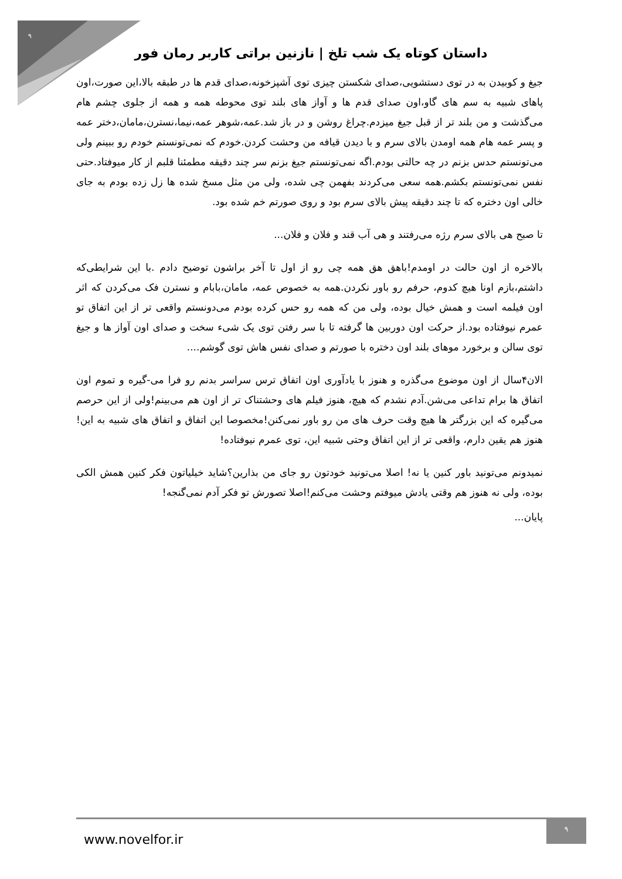۹
داستان کوتاه یک شب تلخ | نازنین براتی کاربر رمان فور
جیغ و کوبیدن به در توی دستشویی،صدای شکستن چیزی توی آشپزخونه،صدای قدم ها در طبقه بالا،این صورت،اون پاهای شبیه به سم های گاو،اون صدای قدم ها و آواز های بلند توی محوطه همه و همه از جلوی چشم هام می‌گذشت و من بلند تر از قبل جیغ میزدم.چراغ روشن و در باز شد.عمه،شوهر عمه،نیما،نسترن،مامان،دختر عمه و پسر عمه هام همه اومدن بالای سرم و با دیدن قیافه من وحشت کردن.خودم که نمی‌تونستم خودم رو ببینم ولی می‌تونستم حدس بزنم در چه حالتی بودم.اگه نمی‌تونستم جیغ بزنم سر چند دقیقه مطمئنا قلبم از کار میوفتاد.حتی نفس نمی‌تونستم بکشم.همه سعی می‌کردند بفهمن چی شده، ولی من مثل مسخ شده ها زل زده بودم به جای خالی اون دختره که تا چند دقیقه پیش بالای سرم بود و روی صورتم خم شده بود.
تا صبح هی بالای سرم رژه می‌رفتند و هی آب قند و فلان و فلان...
بالاخره از اون حالت در اومدم!باهق هق همه چی رو از اول تا آخر براشون توضیح دادم .با این شرایطی‌که داشتم،بازم اونا هیچ کدوم، حرفم رو باور نکردن.همه به خصوص عمه، مامان،بابام و نسترن فک می‌کردن که اثر اون فیلمه است و همش خیال بوده، ولی من که همه رو حس کرده بودم می‌دونستم واقعی تر از این اتفاق تو عمرم نیوفتاده بود.از حرکت اون دوربین ها گرفته تا با سر رفتن توی یک شیء سخت و صدای اون آواز ها و جیغ توی سالن و برخورد موهای بلند اون دختره با صورتم و صدای نفس هاش توی گوشم....
الان۴سال از اون موضوع می‌گذره و هنوز با یادآوری اون اتفاق ترس سراسر بدنم رو فرا می-گیره و تموم اون اتفاق ها برام تداعی می‌شن.آدم نشدم که هیچ، هنوز فیلم های وحشتناک تر از اون هم می‌بینم!ولی از این حرصم می‌گیره که این بزرگتر ها هیچ وقت حرف های من رو باور نمی‌کنن!مخصوصا این اتفاق و اتفاق های شبیه به این!هنوز هم یقین دارم، واقعی تر از این اتفاق وحتی شبیه این، توی عمرم نیوفتاده!
نمیدونم می‌تونید باور کنین یا نه! اصلا می‌تونید خودتون رو جای من بذارین؟شاید خیلیاتون فکر کنین همش الکی بوده، ولی نه هنوز هم وقتی یادش میوفتم وحشت می‌کنم!اصلا تصورش تو فکر آدم نمی‌گنجه!
پایان...
www.novelfor.ir
۹